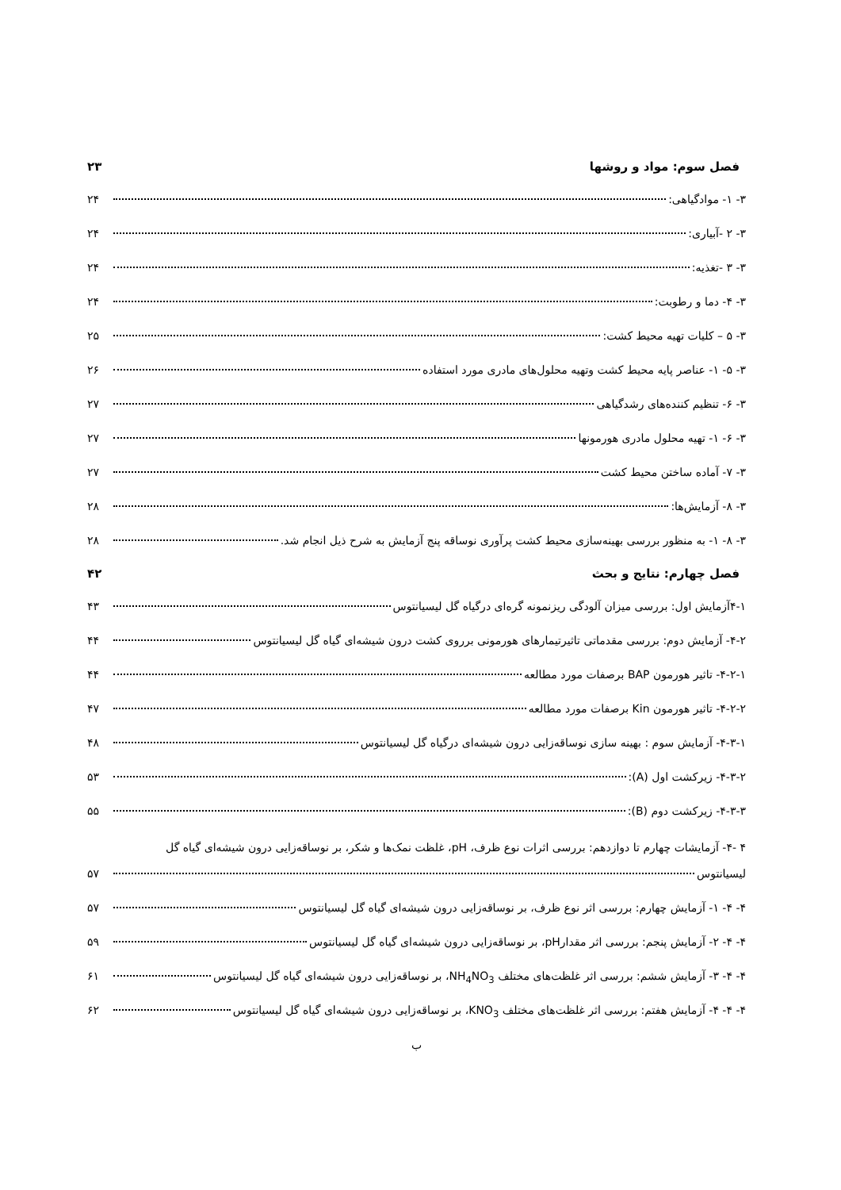فصل سوم: مواد و روشها ۲۳
۳- ۱- موادگیاهی: ۲۴
۳- ۲ -آبیاری: ۲۴
۳- ۳ -تغذیه: ۲۴
۳- ۴- دما و رطوبت: ۲۴
۳- ۵ – کلیات تهیه محیط کشت: ۲۵
۳- ۵- ۱- عناصر پایه محیط کشت وتهیه محلول‌های مادری مورد استفاده ۲۶
۳- ۶- تنظیم کننده‌های رشدگیاهی ۲۷
۳- ۶- ۱- تهیه محلول مادری هورمونها ۲۷
۳- ۷- آماده ساختن محیط کشت ۲۷
۳- ۸- آزمایش‌ها: ۲۸
۳- ۸- ۱- به منظور بررسی بهینه‌سازی محیط کشت پرآوری نوساقه پنج آزمایش به شرح ذیل انجام شد. ۲۸
فصل چهارم: نتایج و بحث ۴۲
۴-۱آزمایش اول: بررسی میزان آلودگی ریزنمونه گره‌ای درگیاه گل لیسیانتوس ۴۳
۴-۲- آزمایش دوم: بررسی مقدماتی تاثیرتیمارهای هورمونی برروی کشت درون شیشه‌ای گیاه گل لیسیانتوس ۴۴
۴-۲-۱- تاثیر هورمون BAP برصفات مورد مطالعه ۴۴
۴-۲-۲- تاثیر هورمون Kin برصفات مورد مطالعه ۴۷
۴-۳-۱- آزمایش سوم : بهینه سازی نوساقه‌زایی درون شیشه‌ای درگیاه گل لیسیانتوس ۴۸
۴-۳-۲- زیرکشت اول (A): ۵۳
۴-۳-۳- زیرکشت دوم (B): ۵۵
۴ -۴- آزمایشات چهارم تا دوازدهم: بررسی اثرات نوع ظرف، pH، غلظت نمک‌ها و شکر، بر نوساقه‌زایی درون شیشه‌ای گیاه گل
لیسیانتوس ۵۷
۴- ۴- ۱- آزمایش چهارم: بررسی اثر نوع ظرف، بر نوساقه‌زایی درون شیشه‌ای گیاه گل لیسیانتوس ۵۷
۴- ۴- ۲- آزمایش پنجم: بررسی اثر مقدارpH، بر نوساقه‌زایی درون شیشه‌ای گیاه گل لیسیانتوس ۵۹
۴- ۴- ۳- آزمایش ششم: بررسی اثر غلظت‌های مختلف NH<sub>4</sub>NO<sub>3</sub>، بر نوساقه‌زایی درون شیشه‌ای گیاه گل لیسیانتوس ۶۱
۴- ۴- ۴- آزمایش هفتم: بررسی اثر غلظت‌های مختلف KNO<sub>3</sub>، بر نوساقه‌زایی درون شیشه‌ای گیاه گل لیسیانتوس ۶۲
ب